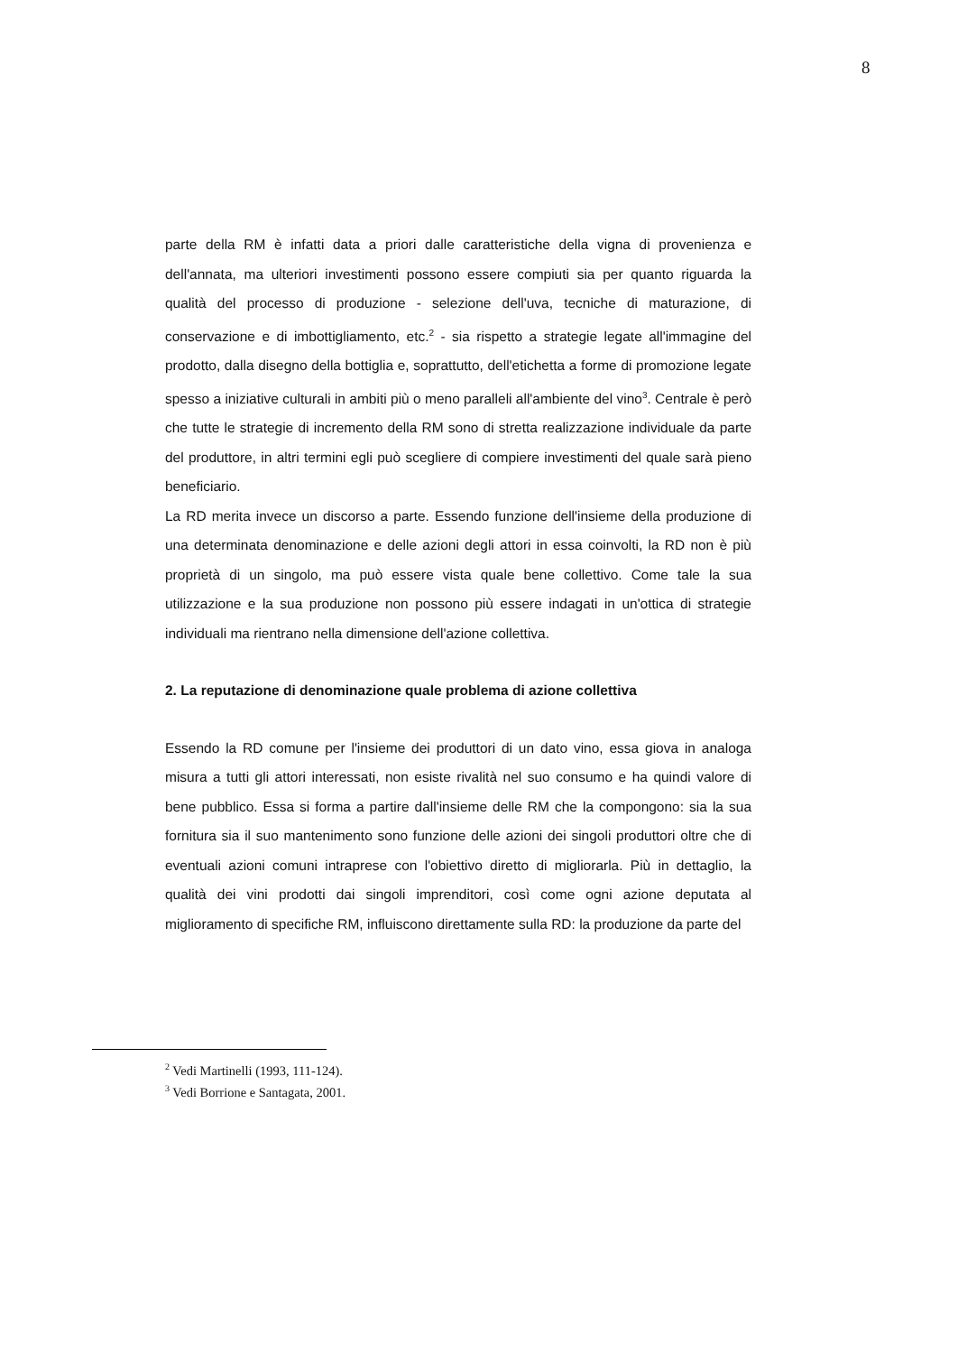8
parte della RM è infatti data a priori dalle caratteristiche della vigna di provenienza e dell'annata, ma ulteriori investimenti possono essere compiuti sia per quanto riguarda la qualità del processo di produzione - selezione dell'uva, tecniche di maturazione, di conservazione e di imbottigliamento, etc.<sup>2</sup> - sia rispetto a strategie legate all'immagine del prodotto, dalla disegno della bottiglia e, soprattutto, dell'etichetta a forme di promozione legate spesso a iniziative culturali in ambiti più o meno paralleli all'ambiente del vino<sup>3</sup>. Centrale è però che tutte le strategie di incremento della RM sono di stretta realizzazione individuale da parte del produttore, in altri termini egli può scegliere di compiere investimenti del quale sarà pieno beneficiario.
La RD merita invece un discorso a parte. Essendo funzione dell'insieme della produzione di una determinata denominazione e delle azioni degli attori in essa coinvolti, la RD non è più proprietà di un singolo, ma può essere vista quale bene collettivo. Come tale la sua utilizzazione e la sua produzione non possono più essere indagati in un'ottica di strategie individuali ma rientrano nella dimensione dell'azione collettiva.
2. La reputazione di denominazione quale problema di azione collettiva
Essendo la RD comune per l'insieme dei produttori di un dato vino, essa giova in analoga misura a tutti gli attori interessati, non esiste rivalità nel suo consumo e ha quindi valore di bene pubblico. Essa si forma a partire dall'insieme delle RM che la compongono: sia la sua fornitura sia il suo mantenimento sono funzione delle azioni dei singoli produttori oltre che di eventuali azioni comuni intraprese con l'obiettivo diretto di migliorarla. Più in dettaglio, la qualità dei vini prodotti dai singoli imprenditori, così come ogni azione deputata al miglioramento di specifiche RM, influiscono direttamente sulla RD: la produzione da parte del
<sup>2</sup> Vedi Martinelli (1993, 111-124).
<sup>3</sup> Vedi Borrione e Santagata, 2001.